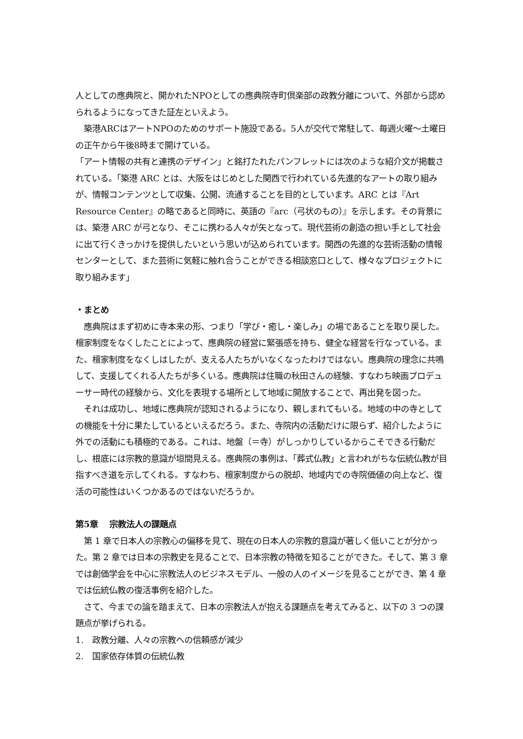人としての應典院と、開かれたNPOとしての應典院寺町倶楽部の政教分離について、外部から認められるようになってきた証左といえよう。
　築港ARCはアートNPOのためのサポート施設である。5人が交代で常駐して、毎週火曜～土曜日の正午から午後8時まで開けている。
「アート情報の共有と連携のデザイン」と銘打たれたパンフレットには次のような紹介文が掲載されている。「築港 ARC とは、大阪をはじめとした関西で行われている先進的なアートの取り組みが、情報コンテンツとして収集、公開、流通することを目的としています。ARC とは『Art Resource Center』の略であると同時に、英語の『arc（弓状のもの）』を示します。その背景には、築港 ARC が弓となり、そこに携わる人々が矢となって。現代芸術の創造の担い手として社会に出て行くきっかけを提供したいという思いが込められています。関西の先進的な芸術活動の情報センターとして、また芸術に気軽に触れ合うことができる相談窓口として、様々なプロジェクトに取り組みます」
・まとめ
　應典院はまず初めに寺本来の形、つまり「学び・癒し・楽しみ」の場であることを取り戻した。檀家制度をなくしたことによって、應典院の経営に緊張感を持ち、健全な経営を行なっている。また、檀家制度をなくしはしたが、支える人たちがいなくなったわけではない。應典院の理念に共鳴して、支援してくれる人たちが多くいる。應典院は住職の秋田さんの経験、すなわち映画プロデューサー時代の経験から、文化を表現する場所として地域に開放することで、再出発を図った。
　それは成功し、地域に應典院が認知されるようになり、親しまれてもいる。地域の中の寺としての機能を十分に果たしているといえるだろう。また、寺院内の活動だけに限らず、紹介したように外での活動にも積極的である。これは、地盤（＝寺）がしっかりしているからこそできる行動だし、根底には宗教的意識が垣間見える。應典院の事例は、「葬式仏教」と言われがちな伝統仏教が目指すべき道を示してくれる。すなわち、檀家制度からの脱却、地域内での寺院価値の向上など、復活の可能性はいくつかあるのではないだろうか。
第5章　 宗教法人の課題点
　第 1 章で日本人の宗教心の偏移を見て、現在の日本人の宗教的意識が著しく低いことが分かった。第 2 章では日本の宗教史を見ることで、日本宗教の特徴を知ることができた。そして、第 3 章では創価学会を中心に宗教法人のビジネスモデル、一般の人のイメージを見ることができ、第 4 章では伝統仏教の復活事例を紹介した。
　さて、今までの論を踏まえて、日本の宗教法人が抱える課題点を考えてみると、以下の 3 つの課題点が挙げられる。
1.　政教分離、人々の宗教への信頼感が減少
2.　国家依存体質の伝統仏教